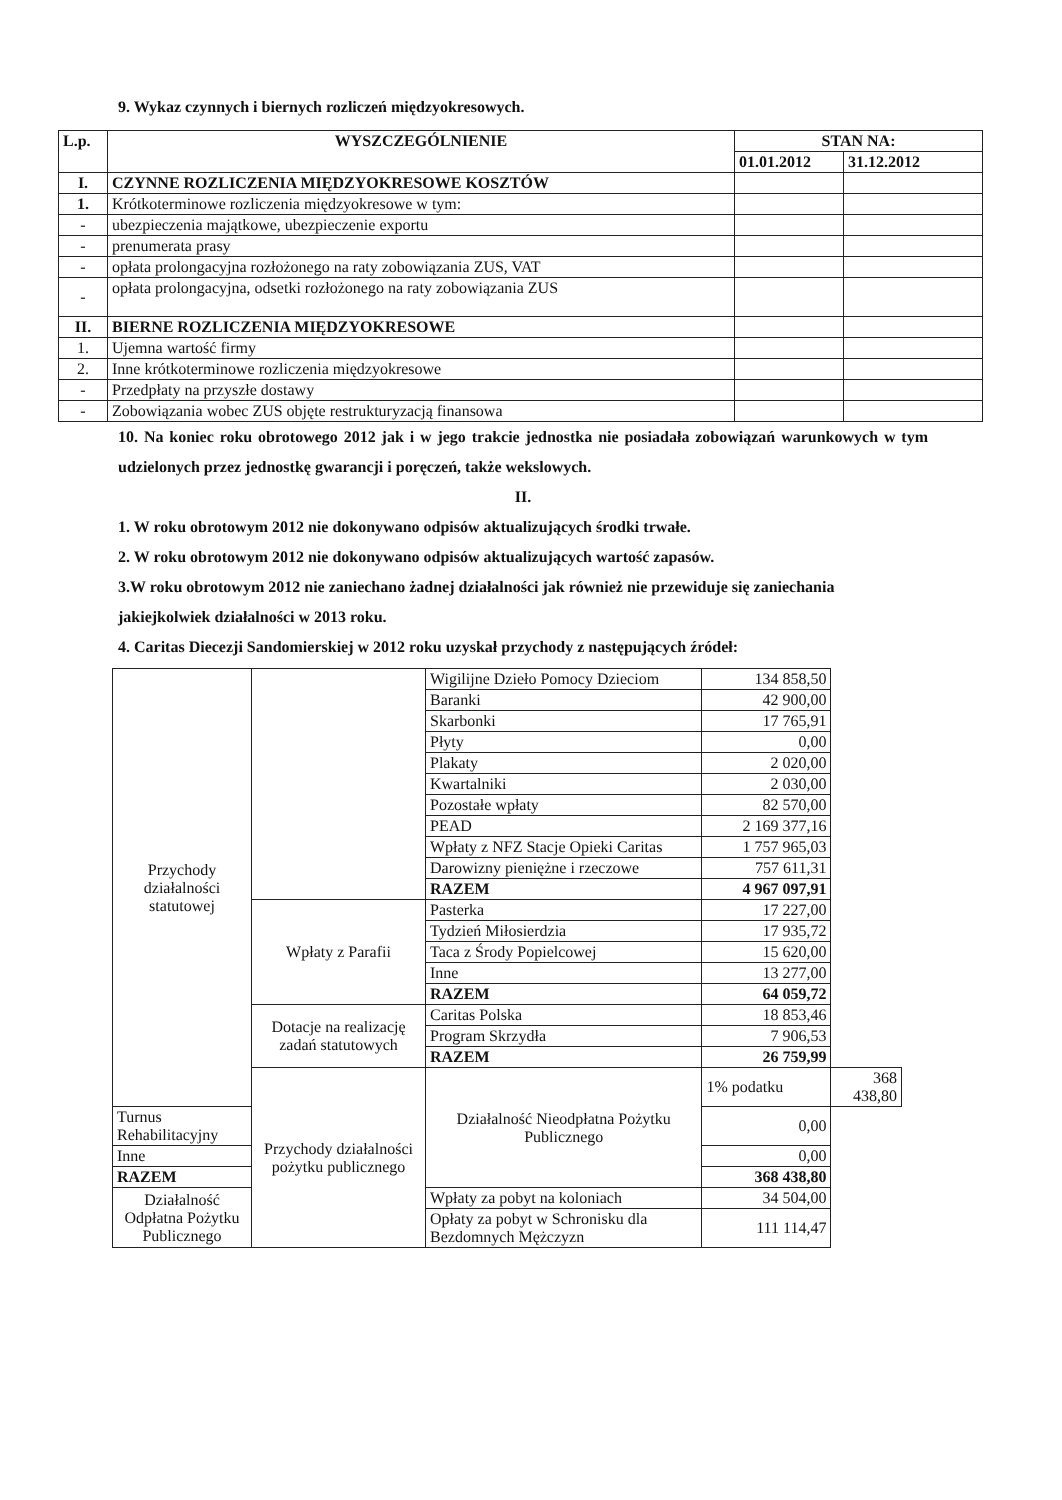9. Wykaz czynnych i biernych rozliczeń międzyokresowych.
| L.p. | WYSZCZEGÓLNIENIE | STAN NA: | |
| --- | --- | --- | --- |
| | | 01.01.2012 | 31.12.2012 |
| I. | CZYNNE ROZLICZENIA MIĘDZYOKRESOWE KOSZTÓW | | |
| 1. | Krótkoterminowe rozliczenia międzyokresowe w tym: | | |
| - | ubezpieczenia majątkowe, ubezpieczenie exportu | | |
| - | prenumerata prasy | | |
| - | opłata prolongacyjna rozłożonego na raty zobowiązania ZUS, VAT | | |
| - | opłata prolongacyjna, odsetki rozłożonego na raty zobowiązania ZUS | | |
| II. | BIERNE ROZLICZENIA MIĘDZYOKRESOWE | | |
| 1. | Ujemna wartość firmy | | |
| 2. | Inne krótkoterminowe rozliczenia międzyokresowe | | |
| - | Przedpłaty na przyszłe dostawy | | |
| - | Zobowiązania wobec ZUS objęte restrukturyzacją finansowa | | |
10. Na koniec roku obrotowego 2012 jak i w jego trakcie jednostka nie posiadała zobowiązań warunkowych w tym udzielonych przez jednostkę gwarancji i poręczeń, także wekslowych.
II.
1. W roku obrotowym 2012 nie dokonywano odpisów aktualizujących środki trwałe.
2. W roku obrotowym 2012 nie dokonywano odpisów aktualizujących wartość zapasów.
3.W roku obrotowym 2012 nie zaniechano żadnej działalności jak również nie przewiduje się zaniechania jakiejkolwiek działalności w 2013 roku.
4. Caritas Diecezji Sandomierskiej w 2012 roku uzyskał przychody z następujących źródeł:
| Przychody działalności statutowej | | Wigilijne Dzieło Pomocy Dzieciom | 134 858,50 | |
| | | Baranki | 42 900,00 | |
| | | Skarbonki | 17 765,91 | |
| | | Płyty | 0,00 | |
| | | Plakaty | 2 020,00 | |
| | | Kwartalniki | 2 030,00 | |
| | | Pozostałe wpłaty | 82 570,00 | |
| | | PEAD | 2 169 377,16 | |
| | | Wpłaty z NFZ Stacje Opieki Caritas | 1 757 965,03 | |
| | | Darowizny pieniężne i rzeczowe | 757 611,31 | |
| | | RAZEM | 4 967 097,91 | |
| | Wpłaty z Parafii | Pasterka | 17 227,00 | |
| | | Tydzień Miłosierdzia | 17 935,72 | |
| | | Taca z Środy Popielcowej | 15 620,00 | |
| | | Inne | 13 277,00 | |
| | | RAZEM | 64 059,72 | |
| | Dotacje na realizację zadań statutowych | Caritas Polska | 18 853,46 | |
| | | Program Skrzydła | 7 906,53 | |
| | | RAZEM | 26 759,99 | |
| | Przychody działalności pożytku publicznego | Działalność Nieodpłatna Pożytku Publicznego | 1% podatku | 368 438,80 |
| Turnus Rehabilitacyjny | | | 0,00 | |
| Inne | | | 0,00 | |
| RAZEM | | | 368 438,80 | |
| Działalność Odpłatna Pożytku Publicznego | | Wpłaty za pobyt na koloniach | 34 504,00 | |
| | | Opłaty za pobyt w Schronisku dla Bezdomnych Mężczyzn | 111 114,47 | |